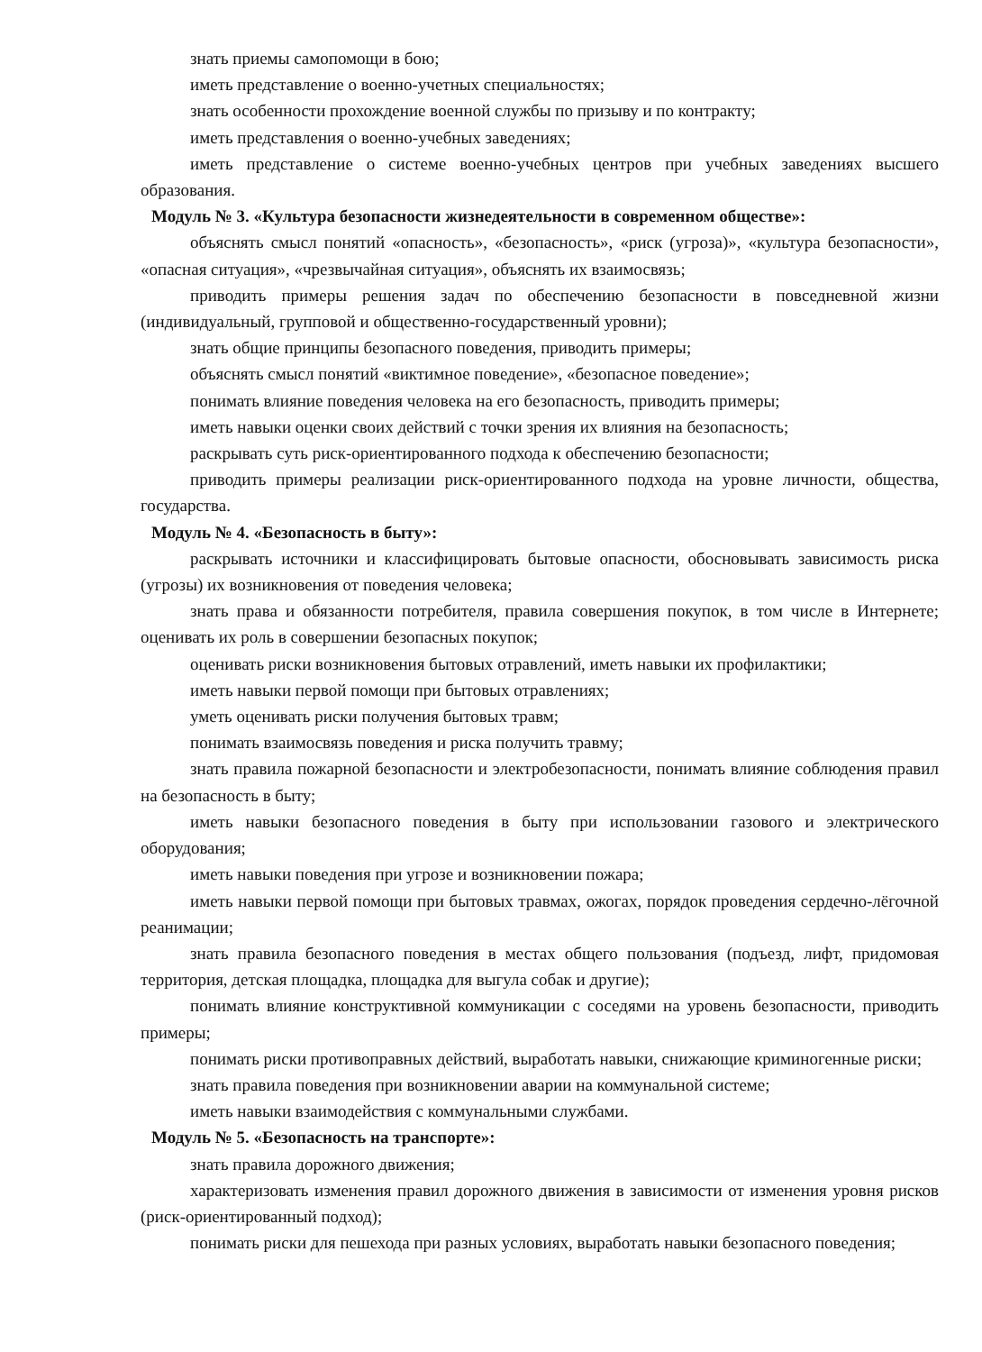знать приемы самопомощи в бою;
иметь представление о военно-учетных специальностях;
знать особенности прохождение военной службы по призыву и по контракту;
иметь представления о военно-учебных заведениях;
иметь представление о системе военно-учебных центров при учебных заведениях высшего образования.
Модуль № 3. «Культура безопасности жизнедеятельности в современном обществе»:
объяснять смысл понятий «опасность», «безопасность», «риск (угроза)», «культура безопасности», «опасная ситуация», «чрезвычайная ситуация», объяснять их взаимосвязь;
приводить примеры решения задач по обеспечению безопасности в повседневной жизни (индивидуальный, групповой и общественно-государственный уровни);
знать общие принципы безопасного поведения, приводить примеры;
объяснять смысл понятий «виктимное поведение», «безопасное поведение»;
понимать влияние поведения человека на его безопасность, приводить примеры;
иметь навыки оценки своих действий с точки зрения их влияния на безопасность;
раскрывать суть риск-ориентированного подхода к обеспечению безопасности;
приводить примеры реализации риск-ориентированного подхода на уровне личности, общества, государства.
Модуль № 4. «Безопасность в быту»:
раскрывать источники и классифицировать бытовые опасности, обосновывать зависимость риска (угрозы) их возникновения от поведения человека;
знать права и обязанности потребителя, правила совершения покупок, в том числе в Интернете; оценивать их роль в совершении безопасных покупок;
оценивать риски возникновения бытовых отравлений, иметь навыки их профилактики;
иметь навыки первой помощи при бытовых отравлениях;
уметь оценивать риски получения бытовых травм;
понимать взаимосвязь поведения и риска получить травму;
знать правила пожарной безопасности и электробезопасности, понимать влияние соблюдения правил на безопасность в быту;
иметь навыки безопасного поведения в быту при использовании газового и электрического оборудования;
иметь навыки поведения при угрозе и возникновении пожара;
иметь навыки первой помощи при бытовых травмах, ожогах, порядок проведения сердечно-лёгочной реанимации;
знать правила безопасного поведения в местах общего пользования (подъезд, лифт, придомовая территория, детская площадка, площадка для выгула собак и другие);
понимать влияние конструктивной коммуникации с соседями на уровень безопасности, приводить примеры;
понимать риски противоправных действий, выработать навыки, снижающие криминогенные риски;
знать правила поведения при возникновении аварии на коммунальной системе;
иметь навыки взаимодействия с коммунальными службами.
Модуль № 5. «Безопасность на транспорте»:
знать правила дорожного движения;
характеризовать изменения правил дорожного движения в зависимости от изменения уровня рисков (риск-ориентированный подход);
понимать риски для пешехода при разных условиях, выработать навыки безопасного поведения;